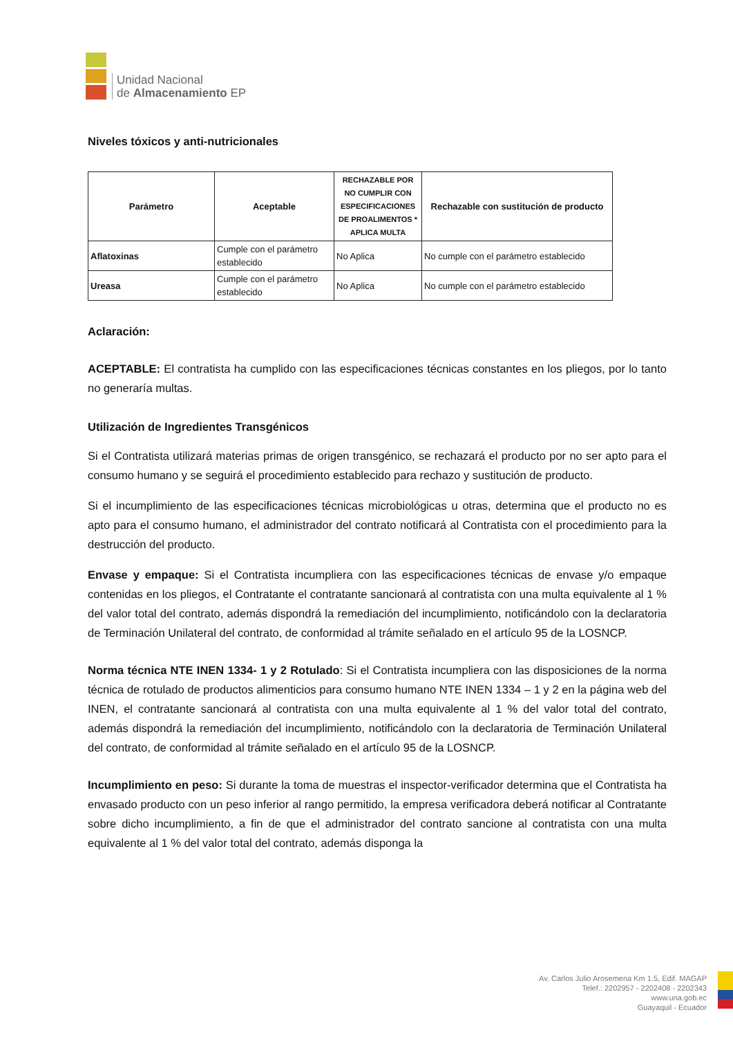Unidad Nacional
de Almacenamiento EP
Niveles tóxicos y anti-nutricionales
| Parámetro | Aceptable | RECHAZABLE POR NO CUMPLIR CON ESPECIFICACIONES DE PROALIMENTOS * APLICA MULTA | Rechazable con sustitución de producto |
| --- | --- | --- | --- |
| Aflatoxinas | Cumple con el parámetro establecido | No Aplica | No cumple con el parámetro establecido |
| Ureasa | Cumple con el parámetro establecido | No Aplica | No cumple con el parámetro establecido |
Aclaración:
ACEPTABLE: El contratista ha cumplido con las especificaciones técnicas constantes en los pliegos, por lo tanto no generaría multas.
Utilización de Ingredientes Transgénicos
Si el Contratista utilizará materias primas de origen transgénico, se rechazará el producto por no ser apto para el consumo humano y se seguirá el procedimiento establecido para rechazo y sustitución de producto.
Si el incumplimiento de las especificaciones técnicas microbiológicas u otras, determina que el producto no es apto para el consumo humano, el administrador del contrato notificará al Contratista con el procedimiento para la destrucción del producto.
Envase y empaque: Si el Contratista incumpliera con las especificaciones técnicas de envase y/o empaque contenidas en los pliegos, el Contratante el contratante sancionará al contratista con una multa equivalente al 1 % del valor total del contrato, además dispondrá la remediación del incumplimiento, notificándolo con la declaratoria de Terminación Unilateral del contrato, de conformidad al trámite señalado en el artículo 95 de la LOSNCP.
Norma técnica NTE INEN 1334- 1 y 2 Rotulado: Si el Contratista incumpliera con las disposiciones de la norma técnica de rotulado de productos alimenticios para consumo humano NTE INEN 1334 – 1 y 2 en la página web del INEN, el contratante sancionará al contratista con una multa equivalente al 1 % del valor total del contrato, además dispondrá la remediación del incumplimiento, notificándolo con la declaratoria de Terminación Unilateral del contrato, de conformidad al trámite señalado en el artículo 95 de la LOSNCP.
Incumplimiento en peso: Si durante la toma de muestras el inspector-verificador determina que el Contratista ha envasado producto con un peso inferior al rango permitido, la empresa verificadora deberá notificar al Contratante sobre dicho incumplimiento, a fin de que el administrador del contrato sancione al contratista con una multa equivalente al 1 % del valor total del contrato, además disponga la
Av. Carlos Julio Arosemena Km 1.5, Edif. MAGAP
Telef.: 2202957 - 2202408 - 2202343
www.una.gob.ec
Guayaquil - Ecuador